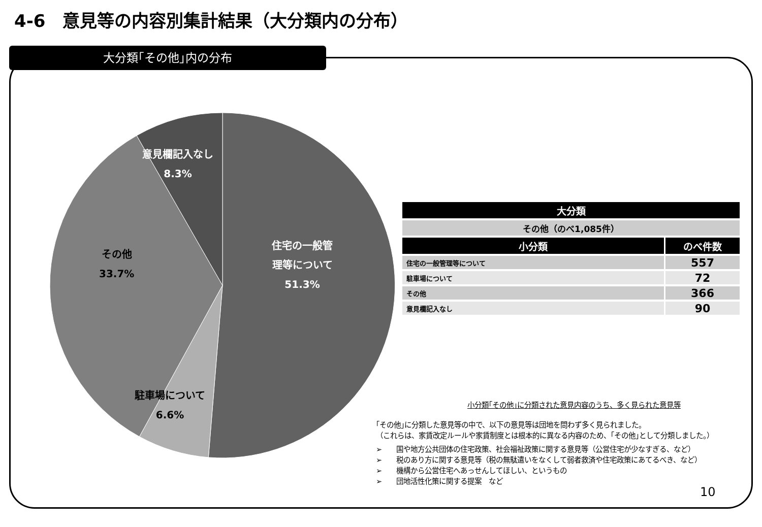4-6　意見等の内容別集計結果（大分類内の分布）
大分類｢その他｣内の分布
意見欄記入なし
8.3%
その他
33.7%
住宅の一般管
理等について
51.3%
駐車場について
6.6%
| 大分類 | |
| --- | --- |
| その他（のべ1,085件） | |
| 小分類 | のべ件数 |
| 住宅の一般管理等について | 557 |
| 駐車場について | 72 |
| その他 | 366 |
| 意見欄記入なし | 90 |
小分類｢その他｣に分類された意見内容のうち、多く見られた意見等
｢その他｣に分類した意見等の中で、以下の意見等は団地を問わず多く見られました。
（これらは、家賃改定ルールや家賃制度とは根本的に異なる内容のため、｢その他｣として分類しました。）
➢　　国や地方公共団体の住宅政策、社会福祉政策に関する意見等（公営住宅が少なすぎる、など）
➢　　税のあり方に関する意見等（税の無駄遣いをなくして弱者救済や住宅政策にあてるべき、など）
➢　　機構から公営住宅へあっせんしてほしい、というもの
➢　　団地活性化策に関する提案　など
10